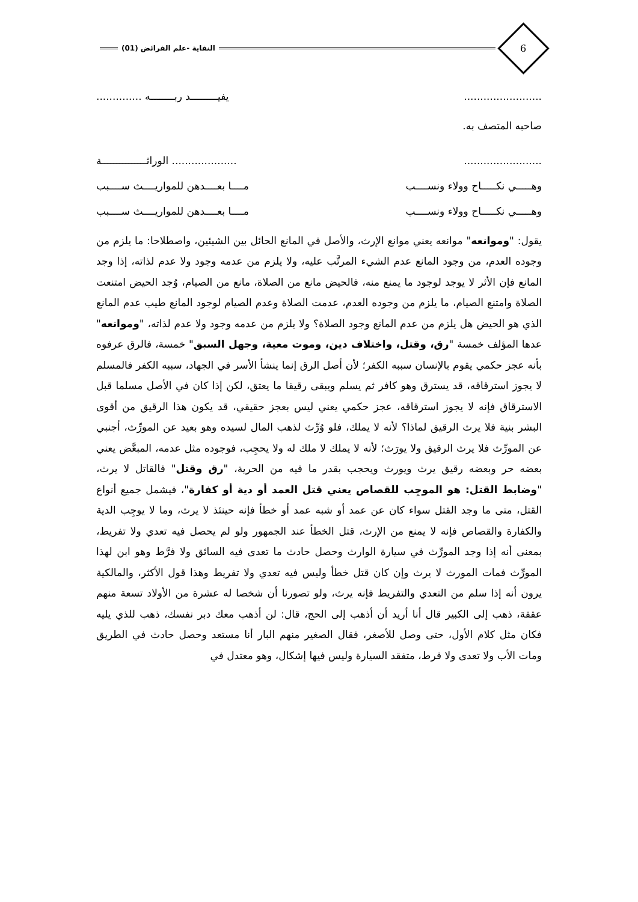6
النقاية -علم الفرائض (01)
........................ يفيـــــــــد ربــــــــه ..............
صاحبه المتصف به.
............................................ الوراثـــــــــــــــة
وهـــــي نكـــــاح وولاء ونســــب مــــا بعــــدهن للمواريــــث ســــبب
وهـــــي نكـــــاح وولاء ونســــب مــــا بعــــدهن للمواريــــث ســــبب
يقول: "وموانعه" موانعه يعني موانع الإرث، والأصل في المانع الحائل بين الشيئين، واصطلاحا: ما يلزم من وجوده العدم، من وجود المانع عدم الشيء المرتَّب عليه، ولا يلزم من عدمه وجود ولا عدم لذاته، إذا وجد المانع فإن الأثر لا يوجد لوجود ما يمنع منه، فالحيض مانع من الصلاة، مانع من الصيام، وُجد الحيض امتنعت الصلاة وامتنع الصيام، ما يلزم من وجوده العدم، عدمت الصلاة وعدم الصيام لوجود المانع طيب عدم المانع الذي هو الحيض هل يلزم من عدم المانع وجود الصلاة؟ ولا يلزم من عدمه وجود ولا عدم لذاته، "وموانعه" عدها المؤلف خمسة "رق، وقتل، واختلاف دين، وموت معية، وجهل السبق" خمسة، فالرق عرفوه بأنه عجز حكمي يقوم بالإنسان سببه الكفر؛ لأن أصل الرق إنما ينشأ الأسر في الجهاد، سببه الكفر فالمسلم لا يجوز استرقاقه، قد يسترق وهو كافر ثم يسلم ويبقى رقيقا ما يعتق، لكن إذا كان في الأصل مسلما قبل الاسترقاق فإنه لا يجوز استرقاقه، عجز حكمي يعني ليس بعجز حقيقي، قد يكون هذا الرقيق من أقوى البشر بنية فلا يرث الرقيق لماذا؟ لأنه لا يملك، فلو وُرِّث لذهب المال لسيده وهو بعيد عن المورِّث، أجنبي عن المورِّث فلا يرث الرقيق ولا يورَث؛ لأنه لا يملك لا ملك له ولا يحجِب، فوجوده مثل عدمه، المبعَّض يعني بعضه حر وبعضه رقيق يرث ويورث ويحجب بقدر ما فيه من الحرية، "رق وقتل" فالقاتل لا يرث، "وضابط القتل: هو الموجِب للقصاص يعني قتل العمد أو دية أو كفارة"، فيشمل جميع أنواع القتل، متى ما وجد القتل سواء كان عن عمد أو شبه عمد أو خطأ فإنه حينئذ لا يرث، وما لا يوجِب الدية والكفارة والقصاص فإنه لا يمنع من الإرث، قتل الخطأ عند الجمهور ولو لم يحصل فيه تعدي ولا تفريط، بمعنى أنه إذا وجد المورِّث في سيارة الوارث وحصل حادث ما تعدى فيه السائق ولا فرَّط وهو ابن لهذا المورِّث فمات المورث لا يرث وإن كان قتل خطأ وليس فيه تعدي ولا تفريط وهذا قول الأكثر، والمالكية يرون أنه إذا سلم من التعدي والتفريط فإنه يرث، ولو تصورنا أن شخصا له عشرة من الأولاد تسعة منهم عققة، ذهب إلى الكبير قال أنا أريد أن أذهب إلى الحج، قال: لن أذهب معك دبر نفسك، ذهب للذي يليه فكان مثل كلام الأول، حتى وصل للأصغر، فقال الصغير منهم البار أنا مستعد وحصل حادث في الطريق ومات الأب ولا تعدى ولا فرط، متفقد السيارة وليس فيها إشكال، وهو معتدل في